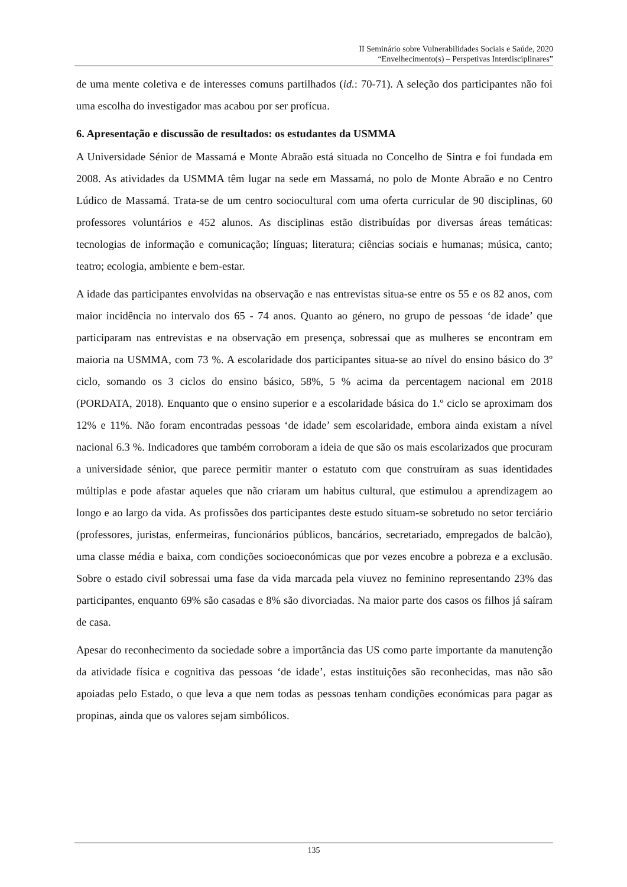II Seminário sobre Vulnerabilidades Sociais e Saúde, 2020
“Envelhecimento(s) – Perspetivas Interdisciplinares”
de uma mente coletiva e de interesses comuns partilhados (id.: 70-71). A seleção dos participantes não foi uma escolha do investigador mas acabou por ser profícua.
6. Apresentação e discussão de resultados: os estudantes da USMMA
A Universidade Sénior de Massamá e Monte Abraão está situada no Concelho de Sintra e foi fundada em 2008. As atividades da USMMA têm lugar na sede em Massamá, no polo de Monte Abraão e no Centro Lúdico de Massamá. Trata-se de um centro sociocultural com uma oferta curricular de 90 disciplinas, 60 professores voluntários e 452 alunos. As disciplinas estão distribuídas por diversas áreas temáticas: tecnologias de informação e comunicação; línguas; literatura; ciências sociais e humanas; música, canto; teatro; ecologia, ambiente e bem-estar.
A idade das participantes envolvidas na observação e nas entrevistas situa-se entre os 55 e os 82 anos, com maior incidência no intervalo dos 65 - 74 anos. Quanto ao género, no grupo de pessoas ‘de idade’ que participaram nas entrevistas e na observação em presença, sobressai que as mulheres se encontram em maioria na USMMA, com 73 %. A escolaridade dos participantes situa-se ao nível do ensino básico do 3º ciclo, somando os 3 ciclos do ensino básico, 58%, 5 % acima da percentagem nacional em 2018 (PORDATA, 2018). Enquanto que o ensino superior e a escolaridade básica do 1.º ciclo se aproximam dos 12% e 11%. Não foram encontradas pessoas ‘de idade’ sem escolaridade, embora ainda existam a nível nacional 6.3 %. Indicadores que também corroboram a ideia de que são os mais escolarizados que procuram a universidade sénior, que parece permitir manter o estatuto com que construíram as suas identidades múltiplas e pode afastar aqueles que não criaram um habitus cultural, que estimulou a aprendizagem ao longo e ao largo da vida. As profissões dos participantes deste estudo situam-se sobretudo no setor terciário (professores, juristas, enfermeiras, funcionários públicos, bancários, secretariado, empregados de balcão), uma classe média e baixa, com condições socioeconómicas que por vezes encobre a pobreza e a exclusão. Sobre o estado civil sobressai uma fase da vida marcada pela viuvez no feminino representando 23% das participantes, enquanto 69% são casadas e 8% são divorciadas. Na maior parte dos casos os filhos já saíram de casa.
Apesar do reconhecimento da sociedade sobre a importância das US como parte importante da manutenção da atividade física e cognitiva das pessoas ‘de idade’, estas instituições são reconhecidas, mas não são apoiadas pelo Estado, o que leva a que nem todas as pessoas tenham condições económicas para pagar as propinas, ainda que os valores sejam simbólicos.
135